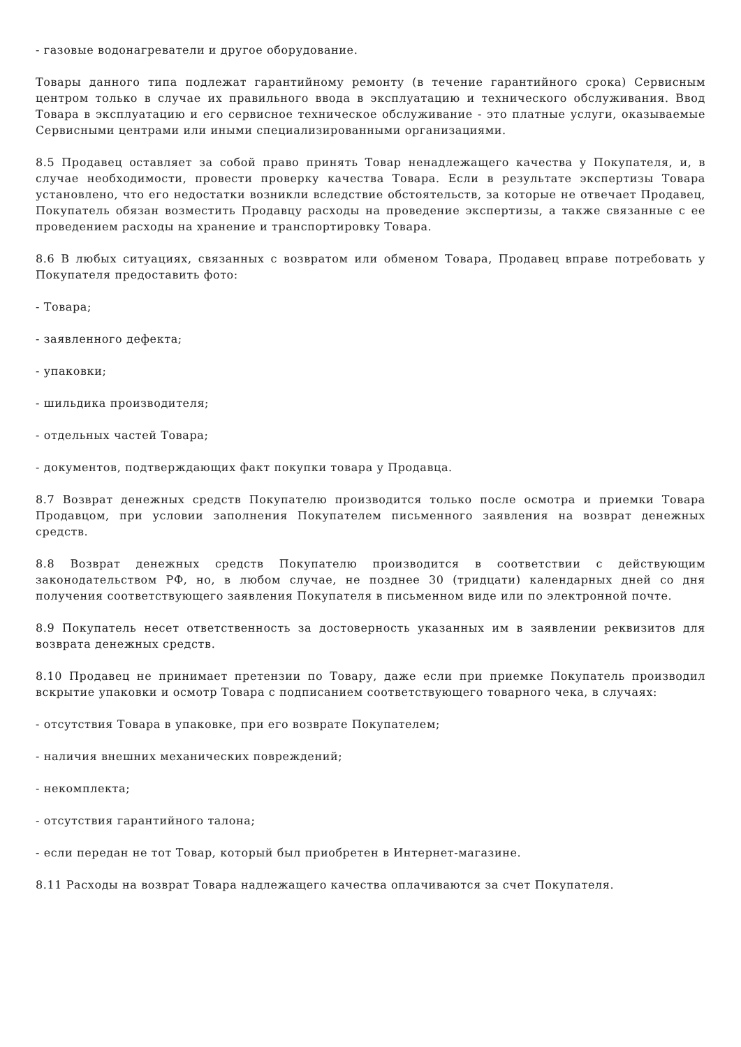- газовые водонагреватели и другое оборудование.
Товары данного типа подлежат гарантийному ремонту (в течение гарантийного срока) Сервисным центром только в случае их правильного ввода в эксплуатацию и технического обслуживания. Ввод Товара в эксплуатацию и его сервисное техническое обслуживание - это платные услуги, оказываемые Сервисными центрами или иными специализированными организациями.
8.5 Продавец оставляет за собой право принять Товар ненадлежащего качества у Покупателя, и, в случае необходимости, провести проверку качества Товара. Если в результате экспертизы Товара установлено, что его недостатки возникли вследствие обстоятельств, за которые не отвечает Продавец, Покупатель обязан возместить Продавцу расходы на проведение экспертизы, а также связанные с ее проведением расходы на хранение и транспортировку Товара.
8.6 В любых ситуациях, связанных с возвратом или обменом Товара, Продавец вправе потребовать у Покупателя предоставить фото:
- Товара;
- заявленного дефекта;
- упаковки;
- шильдика производителя;
- отдельных частей Товара;
- документов, подтверждающих факт покупки товара у Продавца.
8.7 Возврат денежных средств Покупателю производится только после осмотра и приемки Товара Продавцом, при условии заполнения Покупателем письменного заявления на возврат денежных средств.
8.8 Возврат денежных средств Покупателю производится в соответствии с действующим законодательством РФ, но, в любом случае, не позднее 30 (тридцати) календарных дней со дня получения соответствующего заявления Покупателя в письменном виде или по электронной почте.
8.9 Покупатель несет ответственность за достоверность указанных им в заявлении реквизитов для возврата денежных средств.
8.10 Продавец не принимает претензии по Товару, даже если при приемке Покупатель производил вскрытие упаковки и осмотр Товара с подписанием соответствующего товарного чека, в случаях:
- отсутствия Товара в упаковке, при его возврате Покупателем;
- наличия внешних механических повреждений;
- некомплекта;
- отсутствия гарантийного талона;
- если передан не тот Товар, который был приобретен в Интернет-магазине.
8.11 Расходы на возврат Товара надлежащего качества оплачиваются за счет Покупателя.